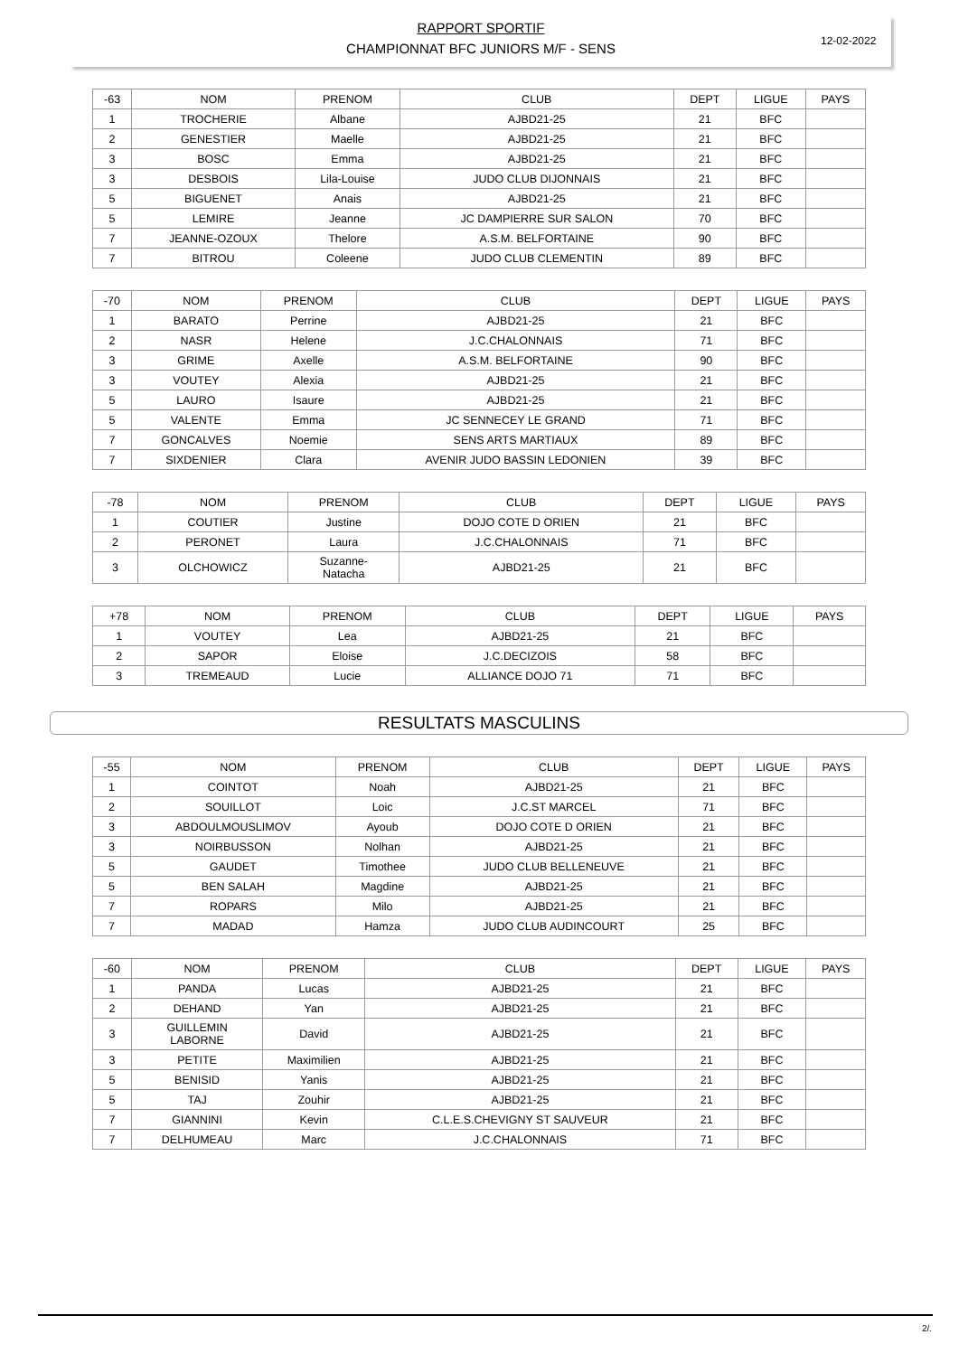RAPPORT SPORTIF
CHAMPIONNAT BFC JUNIORS M/F - SENS
12-02-2022
| -63 | NOM | PRENOM | CLUB | DEPT | LIGUE | PAYS |
| --- | --- | --- | --- | --- | --- | --- |
| 1 | TROCHERIE | Albane | AJBD21-25 | 21 | BFC | |
| 2 | GENESTIER | Maelle | AJBD21-25 | 21 | BFC | |
| 3 | BOSC | Emma | AJBD21-25 | 21 | BFC | |
| 3 | DESBOIS | Lila-Louise | JUDO CLUB DIJONNAIS | 21 | BFC | |
| 5 | BIGUENET | Anais | AJBD21-25 | 21 | BFC | |
| 5 | LEMIRE | Jeanne | JC DAMPIERRE SUR SALON | 70 | BFC | |
| 7 | JEANNE-OZOUX | Thelore | A.S.M. BELFORTAINE | 90 | BFC | |
| 7 | BITROU | Coleene | JUDO CLUB CLEMENTIN | 89 | BFC | |
| -70 | NOM | PRENOM | CLUB | DEPT | LIGUE | PAYS |
| --- | --- | --- | --- | --- | --- | --- |
| 1 | BARATO | Perrine | AJBD21-25 | 21 | BFC | |
| 2 | NASR | Helene | J.C.CHALONNAIS | 71 | BFC | |
| 3 | GRIME | Axelle | A.S.M. BELFORTAINE | 90 | BFC | |
| 3 | VOUTEY | Alexia | AJBD21-25 | 21 | BFC | |
| 5 | LAURO | Isaure | AJBD21-25 | 21 | BFC | |
| 5 | VALENTE | Emma | JC SENNECEY LE GRAND | 71 | BFC | |
| 7 | GONCALVES | Noemie | SENS ARTS MARTIAUX | 89 | BFC | |
| 7 | SIXDENIER | Clara | AVENIR JUDO BASSIN LEDONIEN | 39 | BFC | |
| -78 | NOM | PRENOM | CLUB | DEPT | LIGUE | PAYS |
| --- | --- | --- | --- | --- | --- | --- |
| 1 | COUTIER | Justine | DOJO COTE D ORIEN | 21 | BFC | |
| 2 | PERONET | Laura | J.C.CHALONNAIS | 71 | BFC | |
| 3 | OLCHOWICZ | Suzanne- Natacha | AJBD21-25 | 21 | BFC | |
| +78 | NOM | PRENOM | CLUB | DEPT | LIGUE | PAYS |
| --- | --- | --- | --- | --- | --- | --- |
| 1 | VOUTEY | Lea | AJBD21-25 | 21 | BFC | |
| 2 | SAPOR | Eloise | J.C.DECIZOIS | 58 | BFC | |
| 3 | TREMEAUD | Lucie | ALLIANCE DOJO 71 | 71 | BFC | |
RESULTATS MASCULINS
| -55 | NOM | PRENOM | CLUB | DEPT | LIGUE | PAYS |
| --- | --- | --- | --- | --- | --- | --- |
| 1 | COINTOT | Noah | AJBD21-25 | 21 | BFC | |
| 2 | SOUILLOT | Loic | J.C.ST MARCEL | 71 | BFC | |
| 3 | ABDOULMOUSLIMOV | Ayoub | DOJO COTE D ORIEN | 21 | BFC | |
| 3 | NOIRBUSSON | Nolhan | AJBD21-25 | 21 | BFC | |
| 5 | GAUDET | Timothee | JUDO CLUB BELLENEUVE | 21 | BFC | |
| 5 | BEN SALAH | Magdine | AJBD21-25 | 21 | BFC | |
| 7 | ROPARS | Milo | AJBD21-25 | 21 | BFC | |
| 7 | MADAD | Hamza | JUDO CLUB AUDINCOURT | 25 | BFC | |
| -60 | NOM | PRENOM | CLUB | DEPT | LIGUE | PAYS |
| --- | --- | --- | --- | --- | --- | --- |
| 1 | PANDA | Lucas | AJBD21-25 | 21 | BFC | |
| 2 | DEHAND | Yan | AJBD21-25 | 21 | BFC | |
| 3 | GUILLEMIN LABORNE | David | AJBD21-25 | 21 | BFC | |
| 3 | PETITE | Maximilien | AJBD21-25 | 21 | BFC | |
| 5 | BENISID | Yanis | AJBD21-25 | 21 | BFC | |
| 5 | TAJ | Zouhir | AJBD21-25 | 21 | BFC | |
| 7 | GIANNINI | Kevin | C.L.E.S.CHEVIGNY ST SAUVEUR | 21 | BFC | |
| 7 | DELHUMEAU | Marc | J.C.CHALONNAIS | 71 | BFC | |
2/.